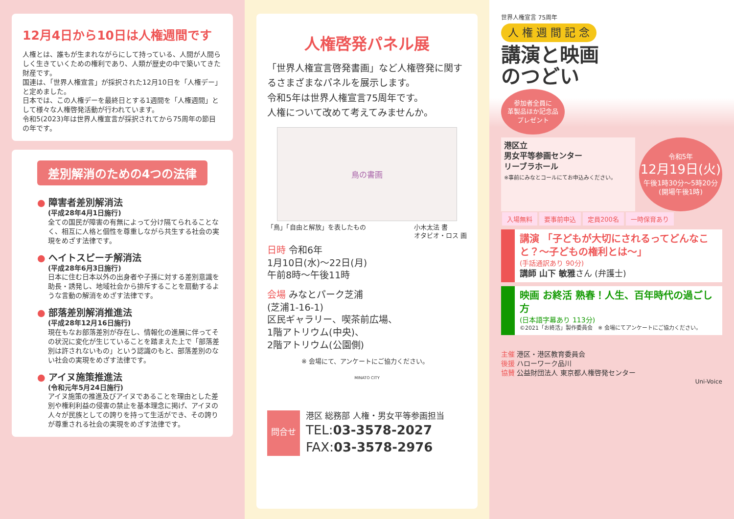12月4日から10日は人権週間です
人権とは、誰もが生まれながらにして持っている、人間が人間らしく生きていくための権利であり、人類が歴史の中で築いてきた財産です。
国連は、「世界人権宣言」が採択された12月10日を「人権デー」と定めました。
日本では、この人権デーを最終日とする1週間を「人権週間」として様々な人権啓発活動が行われています。
令和5(2023)年は世界人権宣言が採択されてから75周年の節目の年です。
差別解消のための4つの法律
● 障害者差別解消法
(平成28年4月1日施行)
全ての国民が障害の有無によって分け隔てられることなく、相互に人格と個性を尊重しながら共生する社会の実現をめざす法律です。
● ヘイトスピーチ解消法
(平成28年6月3日施行)
日本に住む日本以外の出身者や子孫に対する差別意識を助長・誘発し、地域社会から排斥することを扇動するような言動の解消をめざす法律です。
● 部落差別解消推進法
(平成28年12月16日施行)
現在もなお部落差別が存在し、情報化の進展に伴ってその状況に変化が生じていることを踏まえた上で「部落差別は許されないもの」という認識のもと、部落差別のない社会の実現をめざす法律です。
● アイヌ施策推進法
(令和元年5月24日施行)
アイヌ施策の推進及びアイヌであることを理由とした差別や権利利益の侵害の禁止を基本理念に掲げ、アイヌの人々が民族としての誇りを持って生活ができ、その誇りが尊重される社会の実現をめざす法律です。
人権啓発パネル展
「世界人権宣言啓発書画」など人権啓発に関するさまざまなパネルを展示します。
令和5年は世界人権宣言75周年です。
人権について改めて考えてみませんか。
鳥の書画
「鳥」「自由と解放」を表したもの 小木太法 書
オタビオ・ロス 画
日時 令和6年
1月10日(水)～22日(月)
午前8時～午後11時
会場 みなとパーク芝浦
(芝浦1-16-1)
区民ギャラリー、喫茶前広場、
1階アトリウム(中央)、
2階アトリウム(公園側)
※ 会場にて、アンケートにご協力ください。
MINATO CITY
問合せ
港区 総務部 人権・男女平等参画担当
TEL:03-3578-2027
FAX:03-3578-2976
世界人権宣言 75周年
人 権 週 間 記 念
講演と映画
のつどい
参加者全員に
革製品ほか記念品
プレゼント
港区立
男女平等参画センター
リーブラホール
※事前にみなとコールにてお申込みください。
令和5年
12月19日(火)
午後1時30分～5時20分
(開場午後1時)
入場無料 要事前申込 定員200名 一時保育あり
講演 「子どもが大切にされるってどんなこと？～子どもの権利とは～」
(手話通訳あり 90分)
講師 山下 敏雅さん (弁護士)
映画 お終活 熟春！人生、百年時代の過ごし方
(日本語字幕あり 113分)
©2021「お終活」製作委員会　※ 会場にてアンケートにご協力ください。
主催 港区・港区教育委員会
後援 ハローワーク品川
協賛 公益財団法人 東京都人権啓発センター
Uni-Voice